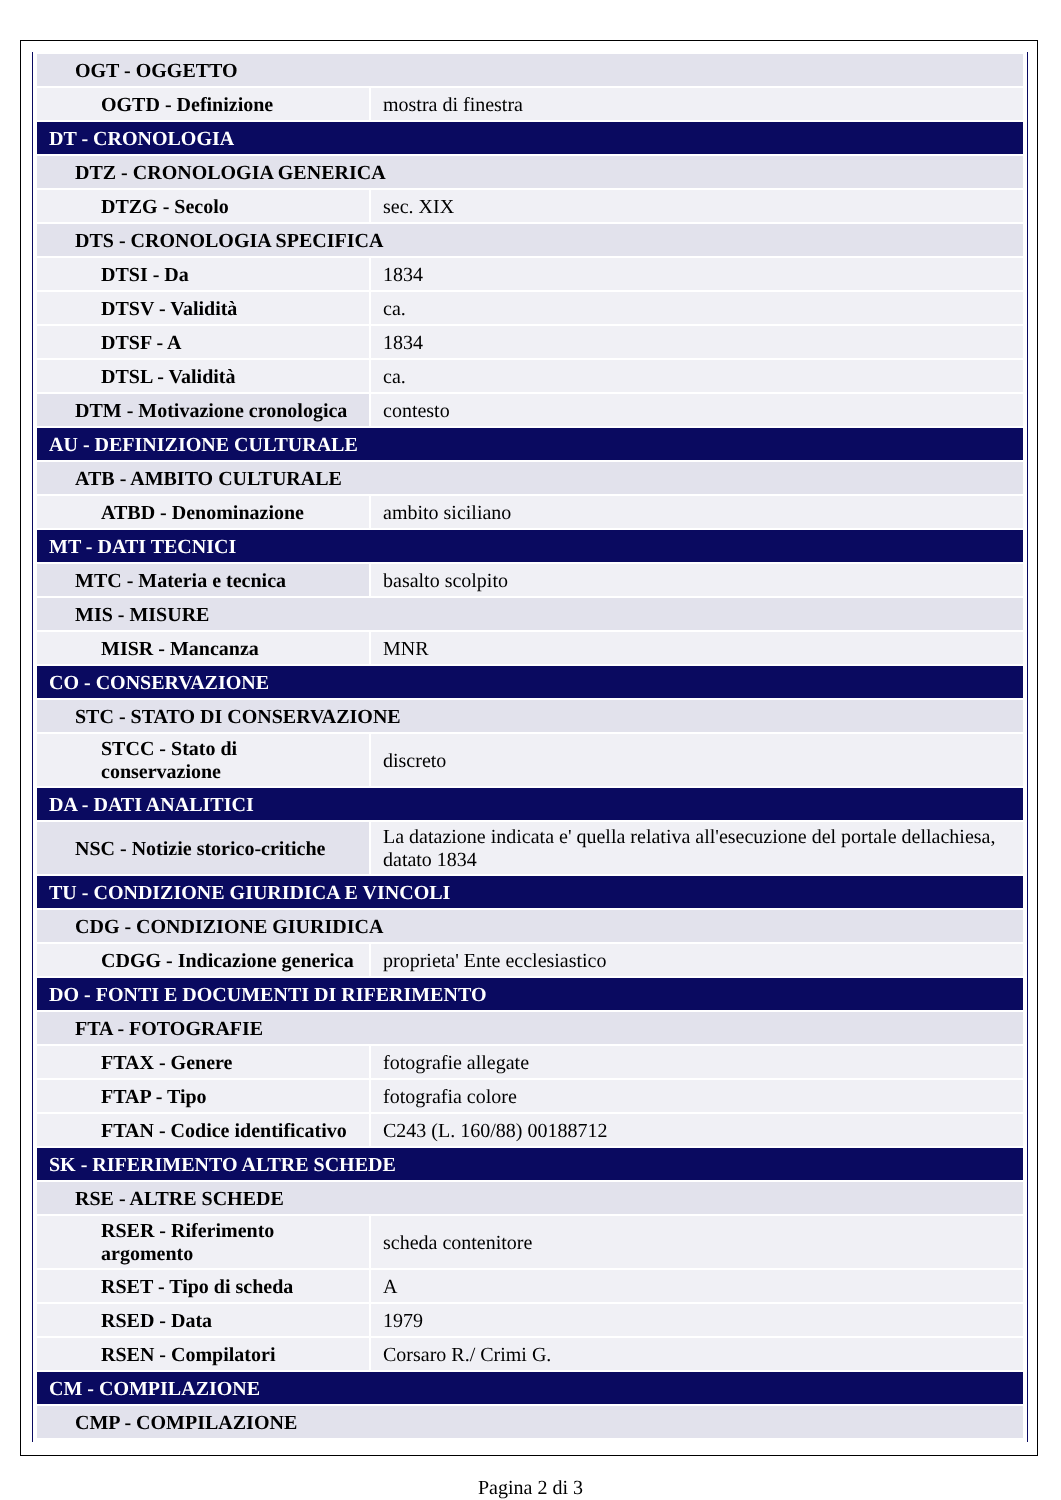| OGT - OGGETTO | |
| OGTD - Definizione | mostra di finestra |
| DT - CRONOLOGIA | |
| DTZ - CRONOLOGIA GENERICA | |
| DTZG - Secolo | sec. XIX |
| DTS - CRONOLOGIA SPECIFICA | |
| DTSI - Da | 1834 |
| DTSV - Validità | ca. |
| DTSF - A | 1834 |
| DTSL - Validità | ca. |
| DTM - Motivazione cronologica | contesto |
| AU - DEFINIZIONE CULTURALE | |
| ATB - AMBITO CULTURALE | |
| ATBD - Denominazione | ambito siciliano |
| MT - DATI TECNICI | |
| MTC - Materia e tecnica | basalto scolpito |
| MIS - MISURE | |
| MISR - Mancanza | MNR |
| CO - CONSERVAZIONE | |
| STC - STATO DI CONSERVAZIONE | |
| STCC - Stato di conservazione | discreto |
| DA - DATI ANALITICI | |
| NSC - Notizie storico-critiche | La datazione indicata e' quella relativa all'esecuzione del portale dellachiesa, datato 1834 |
| TU - CONDIZIONE GIURIDICA E VINCOLI | |
| CDG - CONDIZIONE GIURIDICA | |
| CDGG - Indicazione generica | proprieta' Ente ecclesiastico |
| DO - FONTI E DOCUMENTI DI RIFERIMENTO | |
| FTA - FOTOGRAFIE | |
| FTAX - Genere | fotografie allegate |
| FTAP - Tipo | fotografia colore |
| FTAN - Codice identificativo | C243 (L. 160/88) 00188712 |
| SK - RIFERIMENTO ALTRE SCHEDE | |
| RSE - ALTRE SCHEDE | |
| RSER - Riferimento argomento | scheda contenitore |
| RSET - Tipo di scheda | A |
| RSED - Data | 1979 |
| RSEN - Compilatori | Corsaro R./ Crimi G. |
| CM - COMPILAZIONE | |
| CMP - COMPILAZIONE | |
Pagina 2 di 3